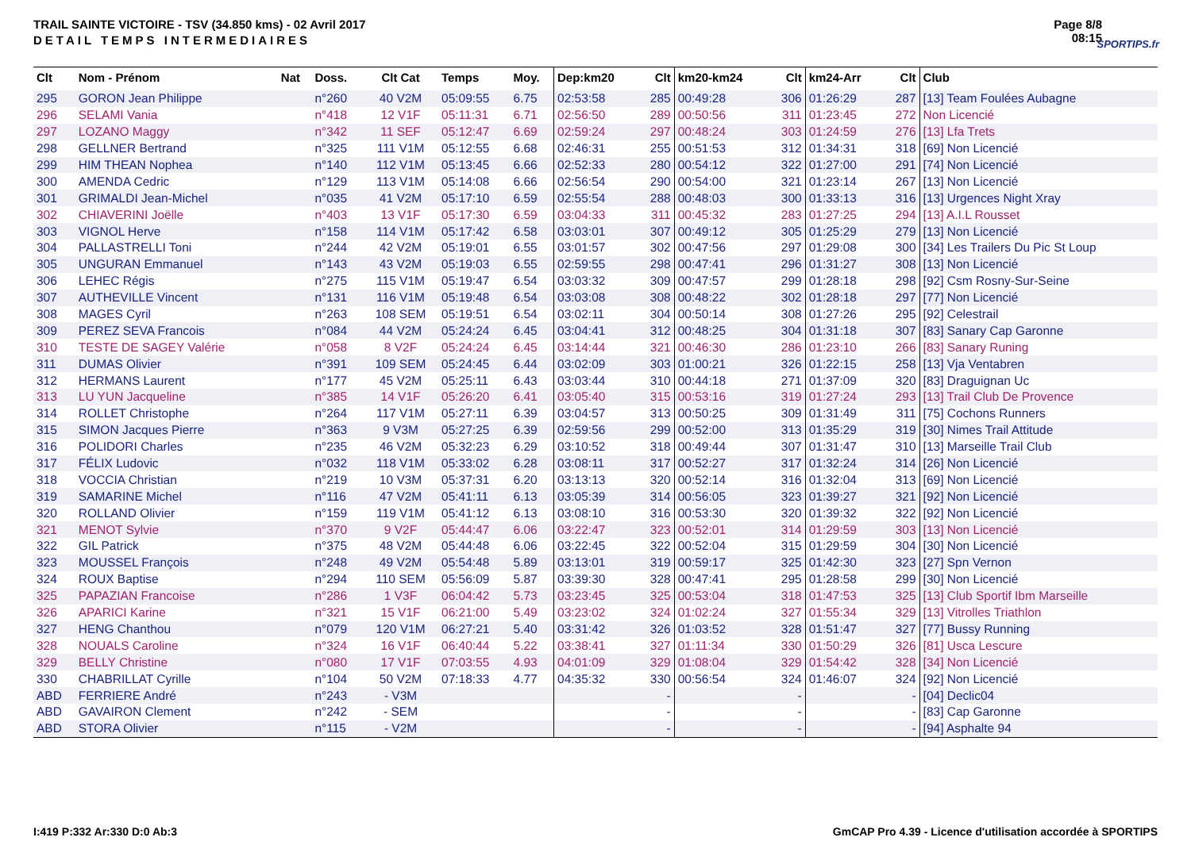TRAIL SAINTE VICTOIRE - TSV (34.850 kms) - 02 Avril 2017
DETAIL TEMPS INTERMEDIAIRES
Page 8/8
08:15
SPORTIPS.fr
| Clt | Nom - Prénom | Nat | Doss. | Clt Cat | Temps | Moy. | Dep:km20 | Clt | km20-km24 | Clt | km24-Arr | Clt | Club |
| --- | --- | --- | --- | --- | --- | --- | --- | --- | --- | --- | --- | --- | --- |
| 295 | GORON Jean Philippe | | n°260 | 40 V2M | 05:09:55 | 6.75 | 02:53:58 | 285 | 00:49:28 | 306 | 01:26:29 | 287 | [13] Team Foulées Aubagne |
| 296 | SELAMI Vania | | n°418 | 12 V1F | 05:11:31 | 6.71 | 02:56:50 | 289 | 00:50:56 | 311 | 01:23:45 | 272 | Non Licencié |
| 297 | LOZANO Maggy | | n°342 | 11 SEF | 05:12:47 | 6.69 | 02:59:24 | 297 | 00:48:24 | 303 | 01:24:59 | 276 | [13] Lfa Trets |
| 298 | GELLNER Bertrand | | n°325 | 111 V1M | 05:12:55 | 6.68 | 02:46:31 | 255 | 00:51:53 | 312 | 01:34:31 | 318 | [69] Non Licencié |
| 299 | HIM THEAN Nophea | | n°140 | 112 V1M | 05:13:45 | 6.66 | 02:52:33 | 280 | 00:54:12 | 322 | 01:27:00 | 291 | [74] Non Licencié |
| 300 | AMENDA Cedric | | n°129 | 113 V1M | 05:14:08 | 6.66 | 02:56:54 | 290 | 00:54:00 | 321 | 01:23:14 | 267 | [13] Non Licencié |
| 301 | GRIMALDI Jean-Michel | | n°035 | 41 V2M | 05:17:10 | 6.59 | 02:55:54 | 288 | 00:48:03 | 300 | 01:33:13 | 316 | [13] Urgences Night Xray |
| 302 | CHIAVERINI Joëlle | | n°403 | 13 V1F | 05:17:30 | 6.59 | 03:04:33 | 311 | 00:45:32 | 283 | 01:27:25 | 294 | [13] A.I.L Rousset |
| 303 | VIGNOL Herve | | n°158 | 114 V1M | 05:17:42 | 6.58 | 03:03:01 | 307 | 00:49:12 | 305 | 01:25:29 | 279 | [13] Non Licencié |
| 304 | PALLASTRELLI Toni | | n°244 | 42 V2M | 05:19:01 | 6.55 | 03:01:57 | 302 | 00:47:56 | 297 | 01:29:08 | 300 | [34] Les Trailers Du Pic St Loup |
| 305 | UNGURAN Emmanuel | | n°143 | 43 V2M | 05:19:03 | 6.55 | 02:59:55 | 298 | 00:47:41 | 296 | 01:31:27 | 308 | [13] Non Licencié |
| 306 | LEHEC Régis | | n°275 | 115 V1M | 05:19:47 | 6.54 | 03:03:32 | 309 | 00:47:57 | 299 | 01:28:18 | 298 | [92] Csm Rosny-Sur-Seine |
| 307 | AUTHEVILLE Vincent | | n°131 | 116 V1M | 05:19:48 | 6.54 | 03:03:08 | 308 | 00:48:22 | 302 | 01:28:18 | 297 | [77] Non Licencié |
| 308 | MAGES Cyril | | n°263 | 108 SEM | 05:19:51 | 6.54 | 03:02:11 | 304 | 00:50:14 | 308 | 01:27:26 | 295 | [92] Celestrail |
| 309 | PEREZ SEVA Francois | | n°084 | 44 V2M | 05:24:24 | 6.45 | 03:04:41 | 312 | 00:48:25 | 304 | 01:31:18 | 307 | [83] Sanary Cap Garonne |
| 310 | TESTE DE SAGEY Valérie | | n°058 | 8 V2F | 05:24:24 | 6.45 | 03:14:44 | 321 | 00:46:30 | 286 | 01:23:10 | 266 | [83] Sanary Runing |
| 311 | DUMAS Olivier | | n°391 | 109 SEM | 05:24:45 | 6.44 | 03:02:09 | 303 | 01:00:21 | 326 | 01:22:15 | 258 | [13] Vja Ventabren |
| 312 | HERMANS Laurent | | n°177 | 45 V2M | 05:25:11 | 6.43 | 03:03:44 | 310 | 00:44:18 | 271 | 01:37:09 | 320 | [83] Draguignan Uc |
| 313 | LU YUN Jacqueline | | n°385 | 14 V1F | 05:26:20 | 6.41 | 03:05:40 | 315 | 00:53:16 | 319 | 01:27:24 | 293 | [13] Trail Club De Provence |
| 314 | ROLLET Christophe | | n°264 | 117 V1M | 05:27:11 | 6.39 | 03:04:57 | 313 | 00:50:25 | 309 | 01:31:49 | 311 | [75] Cochons Runners |
| 315 | SIMON Jacques Pierre | | n°363 | 9 V3M | 05:27:25 | 6.39 | 02:59:56 | 299 | 00:52:00 | 313 | 01:35:29 | 319 | [30] Nimes Trail Attitude |
| 316 | POLIDORI Charles | | n°235 | 46 V2M | 05:32:23 | 6.29 | 03:10:52 | 318 | 00:49:44 | 307 | 01:31:47 | 310 | [13] Marseille Trail Club |
| 317 | FÉLIX Ludovic | | n°032 | 118 V1M | 05:33:02 | 6.28 | 03:08:11 | 317 | 00:52:27 | 317 | 01:32:24 | 314 | [26] Non Licencié |
| 318 | VOCCIA Christian | | n°219 | 10 V3M | 05:37:31 | 6.20 | 03:13:13 | 320 | 00:52:14 | 316 | 01:32:04 | 313 | [69] Non Licencié |
| 319 | SAMARINE Michel | | n°116 | 47 V2M | 05:41:11 | 6.13 | 03:05:39 | 314 | 00:56:05 | 323 | 01:39:27 | 321 | [92] Non Licencié |
| 320 | ROLLAND Olivier | | n°159 | 119 V1M | 05:41:12 | 6.13 | 03:08:10 | 316 | 00:53:30 | 320 | 01:39:32 | 322 | [92] Non Licencié |
| 321 | MENOT Sylvie | | n°370 | 9 V2F | 05:44:47 | 6.06 | 03:22:47 | 323 | 00:52:01 | 314 | 01:29:59 | 303 | [13] Non Licencié |
| 322 | GIL Patrick | | n°375 | 48 V2M | 05:44:48 | 6.06 | 03:22:45 | 322 | 00:52:04 | 315 | 01:29:59 | 304 | [30] Non Licencié |
| 323 | MOUSSEL François | | n°248 | 49 V2M | 05:54:48 | 5.89 | 03:13:01 | 319 | 00:59:17 | 325 | 01:42:30 | 323 | [27] Spn Vernon |
| 324 | ROUX Baptise | | n°294 | 110 SEM | 05:56:09 | 5.87 | 03:39:30 | 328 | 00:47:41 | 295 | 01:28:58 | 299 | [30] Non Licencié |
| 325 | PAPAZIAN Francoise | | n°286 | 1 V3F | 06:04:42 | 5.73 | 03:23:45 | 325 | 00:53:04 | 318 | 01:47:53 | 325 | [13] Club Sportif Ibm Marseille |
| 326 | APARICI Karine | | n°321 | 15 V1F | 06:21:00 | 5.49 | 03:23:02 | 324 | 01:02:24 | 327 | 01:55:34 | 329 | [13] Vitrolles Triathlon |
| 327 | HENG Chanthou | | n°079 | 120 V1M | 06:27:21 | 5.40 | 03:31:42 | 326 | 01:03:52 | 328 | 01:51:47 | 327 | [77] Bussy Running |
| 328 | NOUALS Caroline | | n°324 | 16 V1F | 06:40:44 | 5.22 | 03:38:41 | 327 | 01:11:34 | 330 | 01:50:29 | 326 | [81] Usca Lescure |
| 329 | BELLY Christine | | n°080 | 17 V1F | 07:03:55 | 4.93 | 04:01:09 | 329 | 01:08:04 | 329 | 01:54:42 | 328 | [34] Non Licencié |
| 330 | CHABRILLAT Cyrille | | n°104 | 50 V2M | 07:18:33 | 4.77 | 04:35:32 | 330 | 00:56:54 | 324 | 01:46:07 | 324 | [92] Non Licencié |
| ABD | FERRIERE André | | n°243 | - V3M | | | | - | | - | | - | [04] Declic04 |
| ABD | GAVAIRON Clement | | n°242 | - SEM | | | | - | | - | | - | [83] Cap Garonne |
| ABD | STORA Olivier | | n°115 | - V2M | | | | - | | - | | - | [94] Asphalte 94 |
I:419 P:332 Ar:330 D:0 Ab:3
GmCAP Pro 4.39 - Licence d'utilisation accordée à SPORTIPS